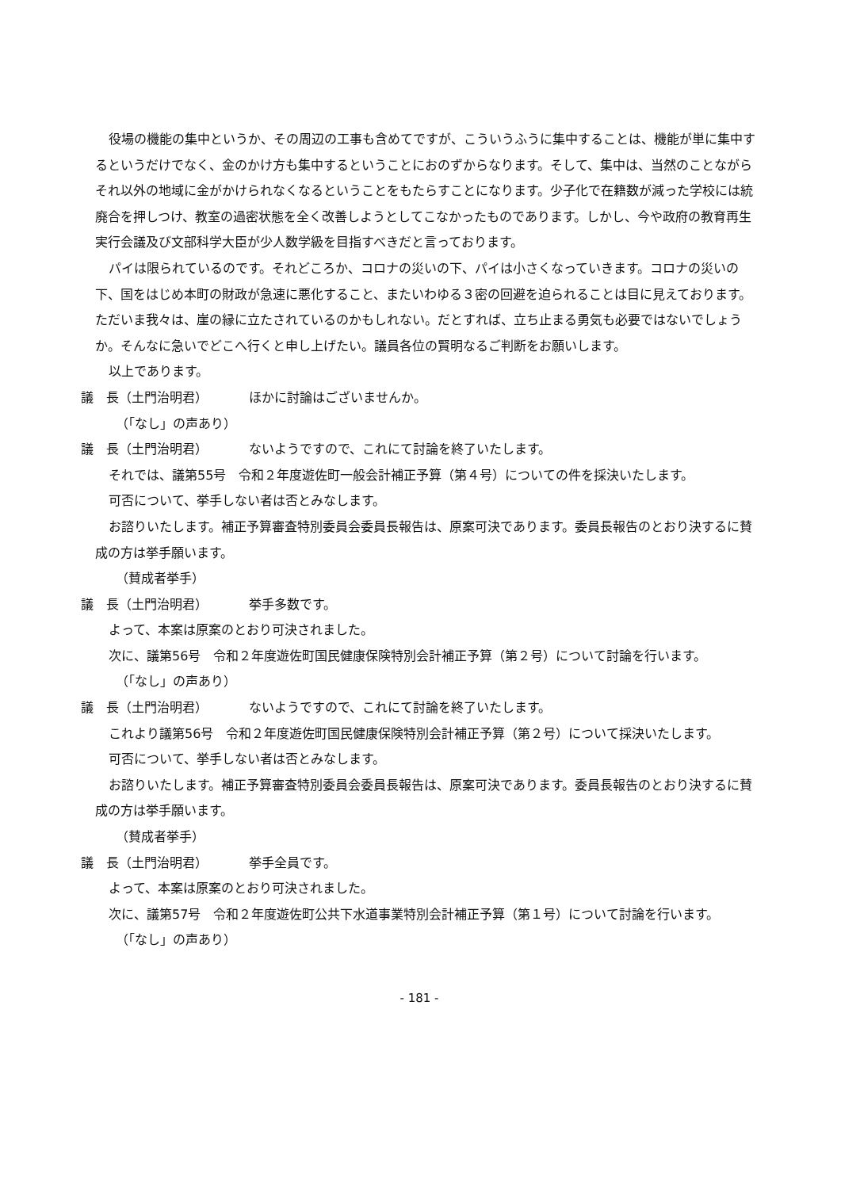役場の機能の集中というか、その周辺の工事も含めてですが、こういうふうに集中することは、機能が単に集中するというだけでなく、金のかけ方も集中するということにおのずからなります。そして、集中は、当然のことながらそれ以外の地域に金がかけられなくなるということをもたらすことになります。少子化で在籍数が減った学校には統廃合を押しつけ、教室の過密状態を全く改善しようとしてこなかったものであります。しかし、今や政府の教育再生実行会議及び文部科学大臣が少人数学級を目指すべきだと言っております。
パイは限られているのです。それどころか、コロナの災いの下、パイは小さくなっていきます。コロナの災いの下、国をはじめ本町の財政が急速に悪化すること、またいわゆる３密の回避を迫られることは目に見えております。ただいま我々は、崖の縁に立たされているのかもしれない。だとすれば、立ち止まる勇気も必要ではないでしょうか。そんなに急いでどこへ行くと申し上げたい。議員各位の賢明なるご判断をお願いします。
以上であります。
議　長（土門治明君） ほかに討論はございませんか。
（「なし」の声あり）
議　長（土門治明君） ないようですので、これにて討論を終了いたします。
それでは、議第55号　令和２年度遊佐町一般会計補正予算（第４号）についての件を採決いたします。
可否について、挙手しない者は否とみなします。
お諮りいたします。補正予算審査特別委員会委員長報告は、原案可決であります。委員長報告のとおり決するに賛成の方は挙手願います。
（賛成者挙手）
議　長（土門治明君） 挙手多数です。
よって、本案は原案のとおり可決されました。
次に、議第56号　令和２年度遊佐町国民健康保険特別会計補正予算（第２号）について討論を行います。
（「なし」の声あり）
議　長（土門治明君） ないようですので、これにて討論を終了いたします。
これより議第56号　令和２年度遊佐町国民健康保険特別会計補正予算（第２号）について採決いたします。
可否について、挙手しない者は否とみなします。
お諮りいたします。補正予算審査特別委員会委員長報告は、原案可決であります。委員長報告のとおり決するに賛成の方は挙手願います。
（賛成者挙手）
議　長（土門治明君） 挙手全員です。
よって、本案は原案のとおり可決されました。
次に、議第57号　令和２年度遊佐町公共下水道事業特別会計補正予算（第１号）について討論を行います。
（「なし」の声あり）
- 181 -